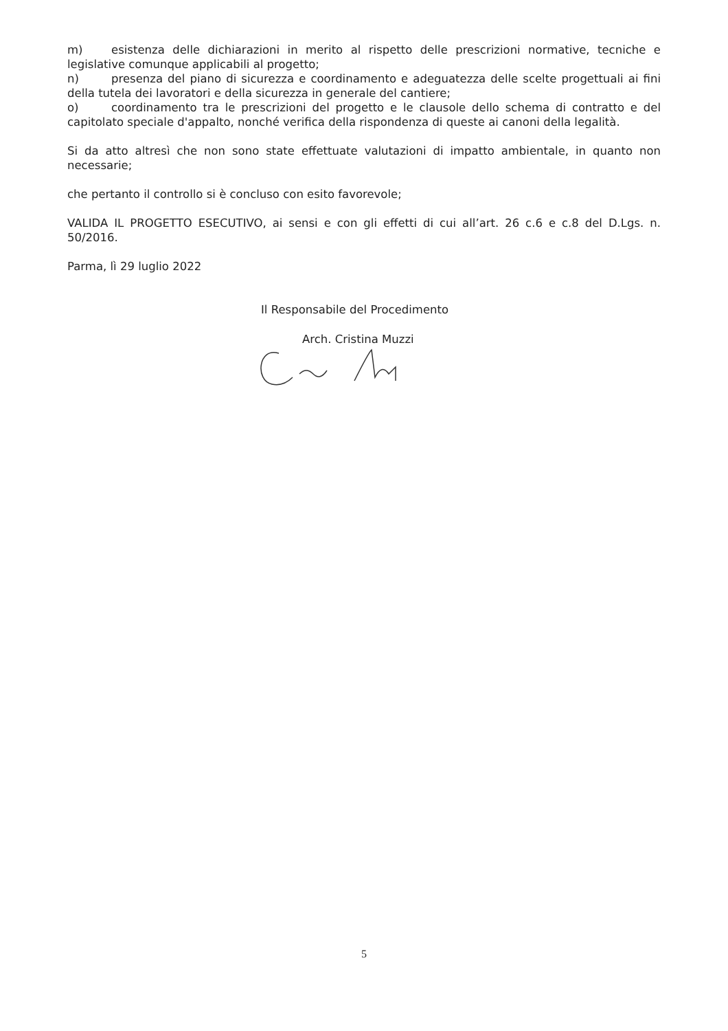m) esistenza delle dichiarazioni in merito al rispetto delle prescrizioni normative, tecniche e legislative comunque applicabili al progetto;
n) presenza del piano di sicurezza e coordinamento e adeguatezza delle scelte progettuali ai fini della tutela dei lavoratori e della sicurezza in generale del cantiere;
o) coordinamento tra le prescrizioni del progetto e le clausole dello schema di contratto e del capitolato speciale d'appalto, nonché verifica della rispondenza di queste ai canoni della legalità.
Si da atto altresì che non sono state effettuate valutazioni di impatto ambientale, in quanto non necessarie;
che pertanto il controllo si è concluso con esito favorevole;
VALIDA IL PROGETTO ESECUTIVO, ai sensi e con gli effetti di cui all’art. 26 c.6 e c.8 del D.Lgs. n. 50/2016.
Parma, lì 29 luglio 2022
Il Responsabile del Procedimento
Arch. Cristina Muzzi
5